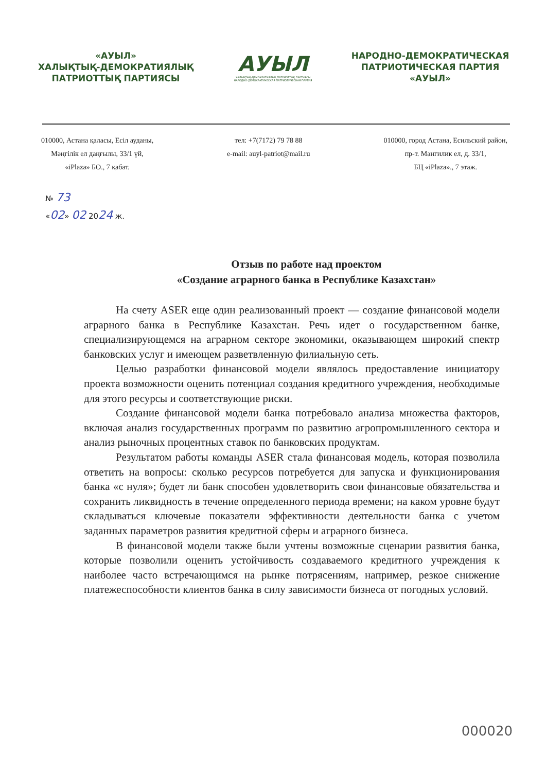«АУЫЛ»
ХАЛЫҚТЫҚ-ДЕМОКРАТИЯЛЫҚ
ПАТРИОТТЫҚ ПАРТИЯСЫ
АУЫЛ
ХАЛЫҚТЫҚ-ДЕМОКРАТИЯЛЫҚ ПАТРИОТТЫҚ ПАРТИЯСЫ
НАРОДНО-ДЕМОКРАТИЧЕСКАЯ ПАТРИОТИЧЕСКАЯ ПАРТИЯ
НАРОДНО-ДЕМОКРАТИЧЕСКАЯ
ПАТРИОТИЧЕСКАЯ ПАРТИЯ
«АУЫЛ»
010000, Астана қаласы, Есіл ауданы,
Мәңгілік ел даңғылы, 33/1 үй,
«iPlaza» БО., 7 қабат.
тел: +7(7172) 79 78 88
e-mail: auyl-patriot@mail.ru
010000, город Астана, Есильский район,
пр-т. Мангилик ел, д. 33/1,
БЦ «iPlaza»., 7 этаж.
№ 73
«02» 02 2024 ж.
Отзыв по работе над проектом
«Создание аграрного банка в Республике Казахстан»
На счету ASER еще один реализованный проект — создание финансовой модели аграрного банка в Республике Казахстан. Речь идет о государственном банке, специализирующемся на аграрном секторе экономики, оказывающем широкий спектр банковских услуг и имеющем разветвленную филиальную сеть.
Целью разработки финансовой модели являлось предоставление инициатору проекта возможности оценить потенциал создания кредитного учреждения, необходимые для этого ресурсы и соответствующие риски.
Создание финансовой модели банка потребовало анализа множества факторов, включая анализ государственных программ по развитию агропромышленного сектора и анализ рыночных процентных ставок по банковских продуктам.
Результатом работы команды ASER стала финансовая модель, которая позволила ответить на вопросы: сколько ресурсов потребуется для запуска и функционирования банка «с нуля»; будет ли банк способен удовлетворить свои финансовые обязательства и сохранить ликвидность в течение определенного периода времени; на каком уровне будут складываться ключевые показатели эффективности деятельности банка с учетом заданных параметров развития кредитной сферы и аграрного бизнеса.
В финансовой модели также были учтены возможные сценарии развития банка, которые позволили оценить устойчивость создаваемого кредитного учреждения к наиболее часто встречающимся на рынке потрясениям, например, резкое снижение платежеспособности клиентов банка в силу зависимости бизнеса от погодных условий.
000020